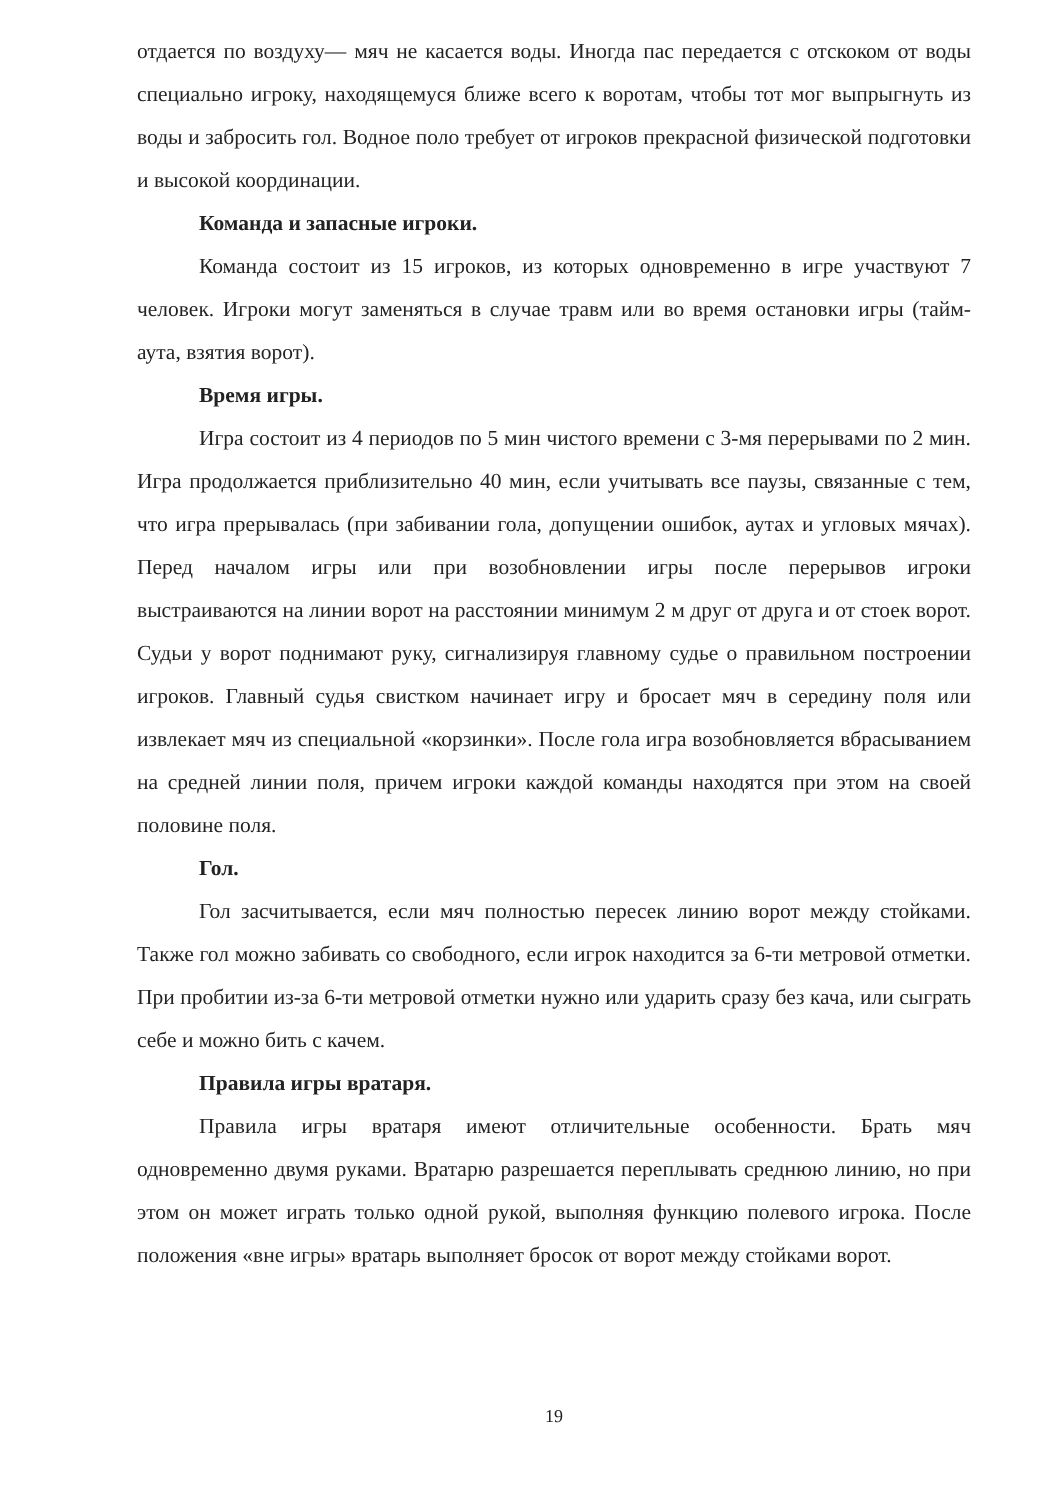отдается по воздуху— мяч не касается воды. Иногда пас передается с отскоком от воды специально игроку, находящемуся ближе всего к воротам, чтобы тот мог выпрыгнуть из воды и забросить гол. Водное поло требует от игроков прекрасной физической подготовки и высокой координации.
Команда и запасные игроки.
Команда состоит из 15 игроков, из которых одновременно в игре участвуют 7 человек. Игроки могут заменяться в случае травм или во время остановки игры (тайм-аута, взятия ворот).
Время игры.
Игра состоит из 4 периодов по 5 мин чистого времени с 3-мя перерывами по 2 мин. Игра продолжается приблизительно 40 мин, если учитывать все паузы, связанные с тем, что игра прерывалась (при забивании гола, допущении ошибок, аутах и угловых мячах). Перед началом игры или при возобновлении игры после перерывов игроки выстраиваются на линии ворот на расстоянии минимум 2 м друг от друга и от стоек ворот. Судьи у ворот поднимают руку, сигнализируя главному судье о правильном построении игроков. Главный судья свистком начинает игру и бросает мяч в середину поля или извлекает мяч из специальной «корзинки». После гола игра возобновляется вбрасыванием на средней линии поля, причем игроки каждой команды находятся при этом на своей половине поля.
Гол.
Гол засчитывается, если мяч полностью пересек линию ворот между стойками. Также гол можно забивать со свободного, если игрок находится за 6-ти метровой отметки. При пробитии из-за 6-ти метровой отметки нужно или ударить сразу без кача, или сыграть себе и можно бить с качем.
Правила игры вратаря.
Правила игры вратаря имеют отличительные особенности. Брать мяч одновременно двумя руками. Вратарю разрешается переплывать среднюю линию, но при этом он может играть только одной рукой, выполняя функцию полевого игрока. После положения «вне игры» вратарь выполняет бросок от ворот между стойками ворот.
19